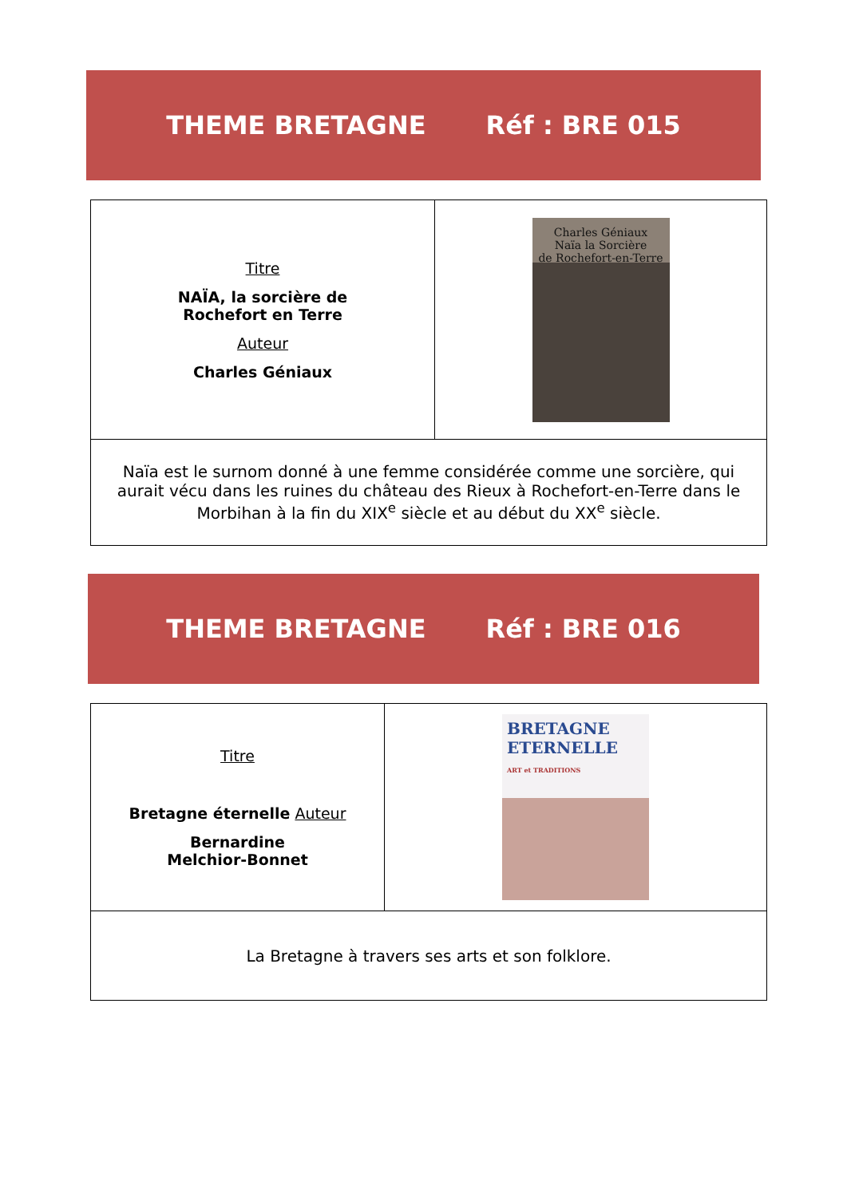THEME BRETAGNE Réf : BRE 015
| Titre NAÏA, la sorcière de Rochefort en Terre Auteur Charles Géniaux | Charles Géniaux Naïa la Sorcière de Rochefort-en-Terre |
| Naïa est le surnom donné à une femme considérée comme une sorcière, qui aurait vécu dans les ruines du château des Rieux à Rochefort-en-Terre dans le Morbihan à la fin du XIX<sup>e</sup> siècle et au début du XX<sup>e</sup> siècle. | |
THEME BRETAGNE Réf : BRE 016
| Titre Bretagne éternelle Auteur Bernardine Melchior-Bonnet | BRETAGNE ETERNELLE ART et TRADITIONS |
| La Bretagne à travers ses arts et son folklore. | |